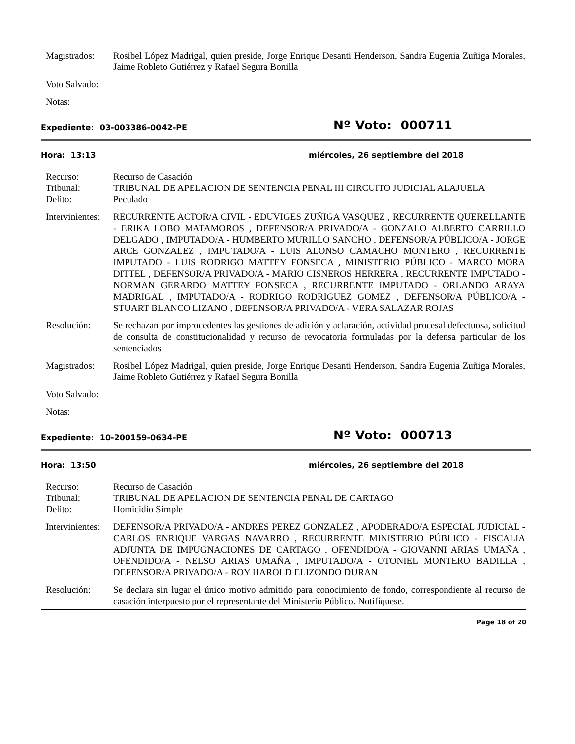Magistrados:
Rosibel López Madrigal, quien preside, Jorge Enrique Desanti Henderson, Sandra Eugenia Zuñiga Morales, Jaime Robleto Gutiérrez y Rafael Segura Bonilla
Voto Salvado:
Notas:
Expediente: 03-003386-0042-PE
Nº Voto: 000711
Hora: 13:13 miércoles, 26 septiembre del 2018
Recurso: Recurso de Casación
Tribunal: TRIBUNAL DE APELACION DE SENTENCIA PENAL III CIRCUITO JUDICIAL ALAJUELA
Delito: Peculado
Intervinientes:
RECURRENTE ACTOR/A CIVIL - EDUVIGES ZUÑIGA VASQUEZ , RECURRENTE QUERELLANTE - ERIKA LOBO MATAMOROS , DEFENSOR/A PRIVADO/A - GONZALO ALBERTO CARRILLO DELGADO , IMPUTADO/A - HUMBERTO MURILLO SANCHO , DEFENSOR/A PÚBLICO/A - JORGE ARCE GONZALEZ , IMPUTADO/A - LUIS ALONSO CAMACHO MONTERO , RECURRENTE IMPUTADO - LUIS RODRIGO MATTEY FONSECA , MINISTERIO PÚBLICO - MARCO MORA DITTEL , DEFENSOR/A PRIVADO/A - MARIO CISNEROS HERRERA , RECURRENTE IMPUTADO - NORMAN GERARDO MATTEY FONSECA , RECURRENTE IMPUTADO - ORLANDO ARAYA MADRIGAL , IMPUTADO/A - RODRIGO RODRIGUEZ GOMEZ , DEFENSOR/A PÚBLICO/A - STUART BLANCO LIZANO , DEFENSOR/A PRIVADO/A - VERA SALAZAR ROJAS
Resolución: Se rechazan por improcedentes las gestiones de adición y aclaración, actividad procesal defectuosa, solicitud de consulta de constitucionalidad y recurso de revocatoria formuladas por la defensa particular de los sentenciados
Magistrados:
Rosibel López Madrigal, quien preside, Jorge Enrique Desanti Henderson, Sandra Eugenia Zuñiga Morales, Jaime Robleto Gutiérrez y Rafael Segura Bonilla
Voto Salvado:
Notas:
Expediente: 10-200159-0634-PE
Nº Voto: 000713
Hora: 13:50 miércoles, 26 septiembre del 2018
Recurso: Recurso de Casación
Tribunal: TRIBUNAL DE APELACION DE SENTENCIA PENAL DE CARTAGO
Delito: Homicidio Simple
Intervinientes:
DEFENSOR/A PRIVADO/A - ANDRES PEREZ GONZALEZ , APODERADO/A ESPECIAL JUDICIAL - CARLOS ENRIQUE VARGAS NAVARRO , RECURRENTE MINISTERIO PÚBLICO - FISCALIA ADJUNTA DE IMPUGNACIONES DE CARTAGO , OFENDIDO/A - GIOVANNI ARIAS UMAÑA , OFENDIDO/A - NELSO ARIAS UMAÑA , IMPUTADO/A - OTONIEL MONTERO BADILLA , DEFENSOR/A PRIVADO/A - ROY HAROLD ELIZONDO DURAN
Resolución: Se declara sin lugar el único motivo admitido para conocimiento de fondo, correspondiente al recurso de casación interpuesto por el representante del Ministerio Público. Notifíquese.
Page 18 of 20